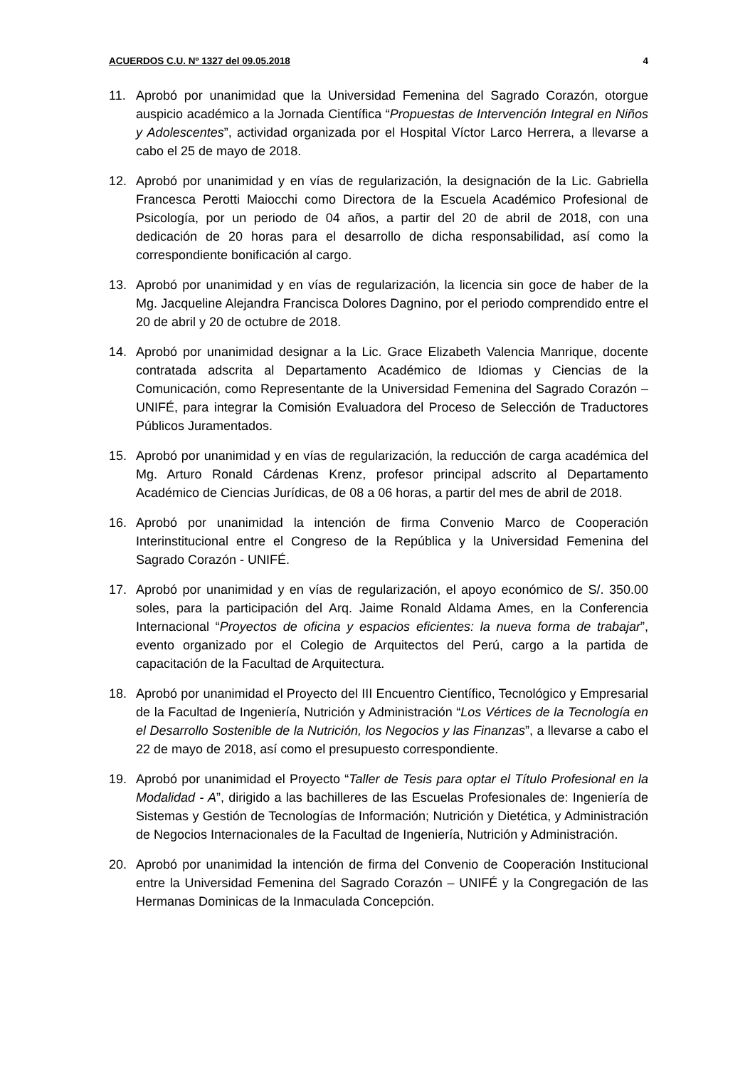ACUERDOS C.U. Nº 1327 del 09.05.2018 4
11. Aprobó por unanimidad que la Universidad Femenina del Sagrado Corazón, otorgue auspicio académico a la Jornada Científica “Propuestas de Intervención Integral en Niños y Adolescentes”, actividad organizada por el Hospital Víctor Larco Herrera, a llevarse a cabo el 25 de mayo de 2018.
12. Aprobó por unanimidad y en vías de regularización, la designación de la Lic. Gabriella Francesca Perotti Maiocchi como Directora de la Escuela Académico Profesional de Psicología, por un periodo de 04 años, a partir del 20 de abril de 2018, con una dedicación de 20 horas para el desarrollo de dicha responsabilidad, así como la correspondiente bonificación al cargo.
13. Aprobó por unanimidad y en vías de regularización, la licencia sin goce de haber de la Mg. Jacqueline Alejandra Francisca Dolores Dagnino, por el periodo comprendido entre el 20 de abril y 20 de octubre de 2018.
14. Aprobó por unanimidad designar a la Lic. Grace Elizabeth Valencia Manrique, docente contratada adscrita al Departamento Académico de Idiomas y Ciencias de la Comunicación, como Representante de la Universidad Femenina del Sagrado Corazón – UNIFÉ, para integrar la Comisión Evaluadora del Proceso de Selección de Traductores Públicos Juramentados.
15. Aprobó por unanimidad y en vías de regularización, la reducción de carga académica del Mg. Arturo Ronald Cárdenas Krenz, profesor principal adscrito al Departamento Académico de Ciencias Jurídicas, de 08 a 06 horas, a partir del mes de abril de 2018.
16. Aprobó por unanimidad la intención de firma Convenio Marco de Cooperación Interinstitucional entre el Congreso de la República y la Universidad Femenina del Sagrado Corazón - UNIFÉ.
17. Aprobó por unanimidad y en vías de regularización, el apoyo económico de S/. 350.00 soles, para la participación del Arq. Jaime Ronald Aldama Ames, en la Conferencia Internacional “Proyectos de oficina y espacios eficientes: la nueva forma de trabajar”, evento organizado por el Colegio de Arquitectos del Perú, cargo a la partida de capacitación de la Facultad de Arquitectura.
18. Aprobó por unanimidad el Proyecto del III Encuentro Científico, Tecnológico y Empresarial de la Facultad de Ingeniería, Nutrición y Administración “Los Vértices de la Tecnología en el Desarrollo Sostenible de la Nutrición, los Negocios y las Finanzas”, a llevarse a cabo el 22 de mayo de 2018, así como el presupuesto correspondiente.
19. Aprobó por unanimidad el Proyecto “Taller de Tesis para optar el Título Profesional en la Modalidad - A”, dirigido a las bachilleres de las Escuelas Profesionales de: Ingeniería de Sistemas y Gestión de Tecnologías de Información; Nutrición y Dietética, y Administración de Negocios Internacionales de la Facultad de Ingeniería, Nutrición y Administración.
20. Aprobó por unanimidad la intención de firma del Convenio de Cooperación Institucional entre la Universidad Femenina del Sagrado Corazón – UNIFÉ y la Congregación de las Hermanas Dominicas de la Inmaculada Concepción.